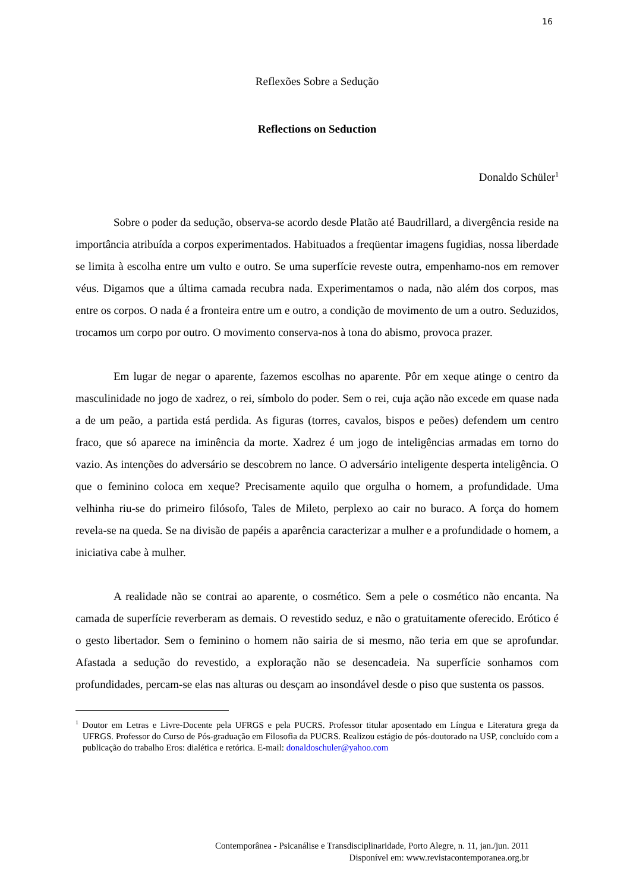16
Reflexões Sobre a Sedução
Reflections on Seduction
Donaldo Schüler<sup>1</sup>
Sobre o poder da sedução, observa-se acordo desde Platão até Baudrillard, a divergência reside na importância atribuída a corpos experimentados. Habituados a freqüentar imagens fugidias, nossa liberdade se limita à escolha entre um vulto e outro. Se uma superfície reveste outra, empenhamo-nos em remover véus. Digamos que a última camada recubra nada. Experimentamos o nada, não além dos corpos, mas entre os corpos. O nada é a fronteira entre um e outro, a condição de movimento de um a outro. Seduzidos, trocamos um corpo por outro. O movimento conserva-nos à tona do abismo, provoca prazer.
Em lugar de negar o aparente, fazemos escolhas no aparente. Pôr em xeque atinge o centro da masculinidade no jogo de xadrez, o rei, símbolo do poder. Sem o rei, cuja ação não excede em quase nada a de um peão, a partida está perdida. As figuras (torres, cavalos, bispos e peões) defendem um centro fraco, que só aparece na iminência da morte. Xadrez é um jogo de inteligências armadas em torno do vazio. As intenções do adversário se descobrem no lance. O adversário inteligente desperta inteligência. O que o feminino coloca em xeque? Precisamente aquilo que orgulha o homem, a profundidade. Uma velhinha riu-se do primeiro filósofo, Tales de Mileto, perplexo ao cair no buraco. A força do homem revela-se na queda. Se na divisão de papéis a aparência caracterizar a mulher e a profundidade o homem, a iniciativa cabe à mulher.
A realidade não se contrai ao aparente, o cosmético. Sem a pele o cosmético não encanta. Na camada de superfície reverberam as demais. O revestido seduz, e não o gratuitamente oferecido. Erótico é o gesto libertador. Sem o feminino o homem não sairia de si mesmo, não teria em que se aprofundar. Afastada a sedução do revestido, a exploração não se desencadeia. Na superfície sonhamos com profundidades, percam-se elas nas alturas ou desçam ao insondável desde o piso que sustenta os passos.
<sup>1</sup> Doutor em Letras e Livre-Docente pela UFRGS e pela PUCRS. Professor titular aposentado em Língua e Literatura grega da UFRGS. Professor do Curso de Pós-graduação em Filosofia da PUCRS. Realizou estágio de pós-doutorado na USP, concluído com a publicação do trabalho Eros: dialética e retórica. E-mail: donaldoschuler@yahoo.com
Contemporânea - Psicanálise e Transdisciplinaridade, Porto Alegre, n. 11, jan./jun. 2011
Disponível em: www.revistacontemporanea.org.br